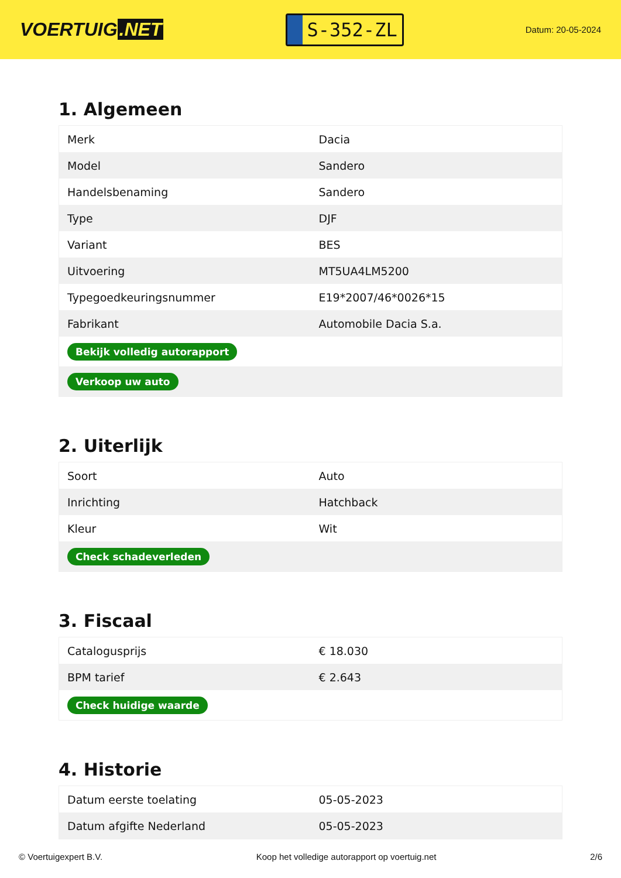VOERTUIG.NET
S-352-ZL
Datum: 20-05-2024
1. Algemeen
| Merk | Dacia |
| Model | Sandero |
| Handelsbenaming | Sandero |
| Type | DJF |
| Variant | BES |
| Uitvoering | MT5UA4LM5200 |
| Typegoedkeuringsnummer | E19*2007/46*0026*15 |
| Fabrikant | Automobile Dacia S.a. |
| Bekijk volledig autorapport | |
| Verkoop uw auto | |
2. Uiterlijk
| Soort | Auto |
| Inrichting | Hatchback |
| Kleur | Wit |
| Check schadeverleden | |
3. Fiscaal
| Catalogusprijs | € 18.030 |
| BPM tarief | € 2.643 |
| Check huidige waarde | |
4. Historie
| Datum eerste toelating | 05-05-2023 |
| Datum afgifte Nederland | 05-05-2023 |
© Voertuigexpert B.V. Koop het volledige autorapport op voertuig.net 2/6